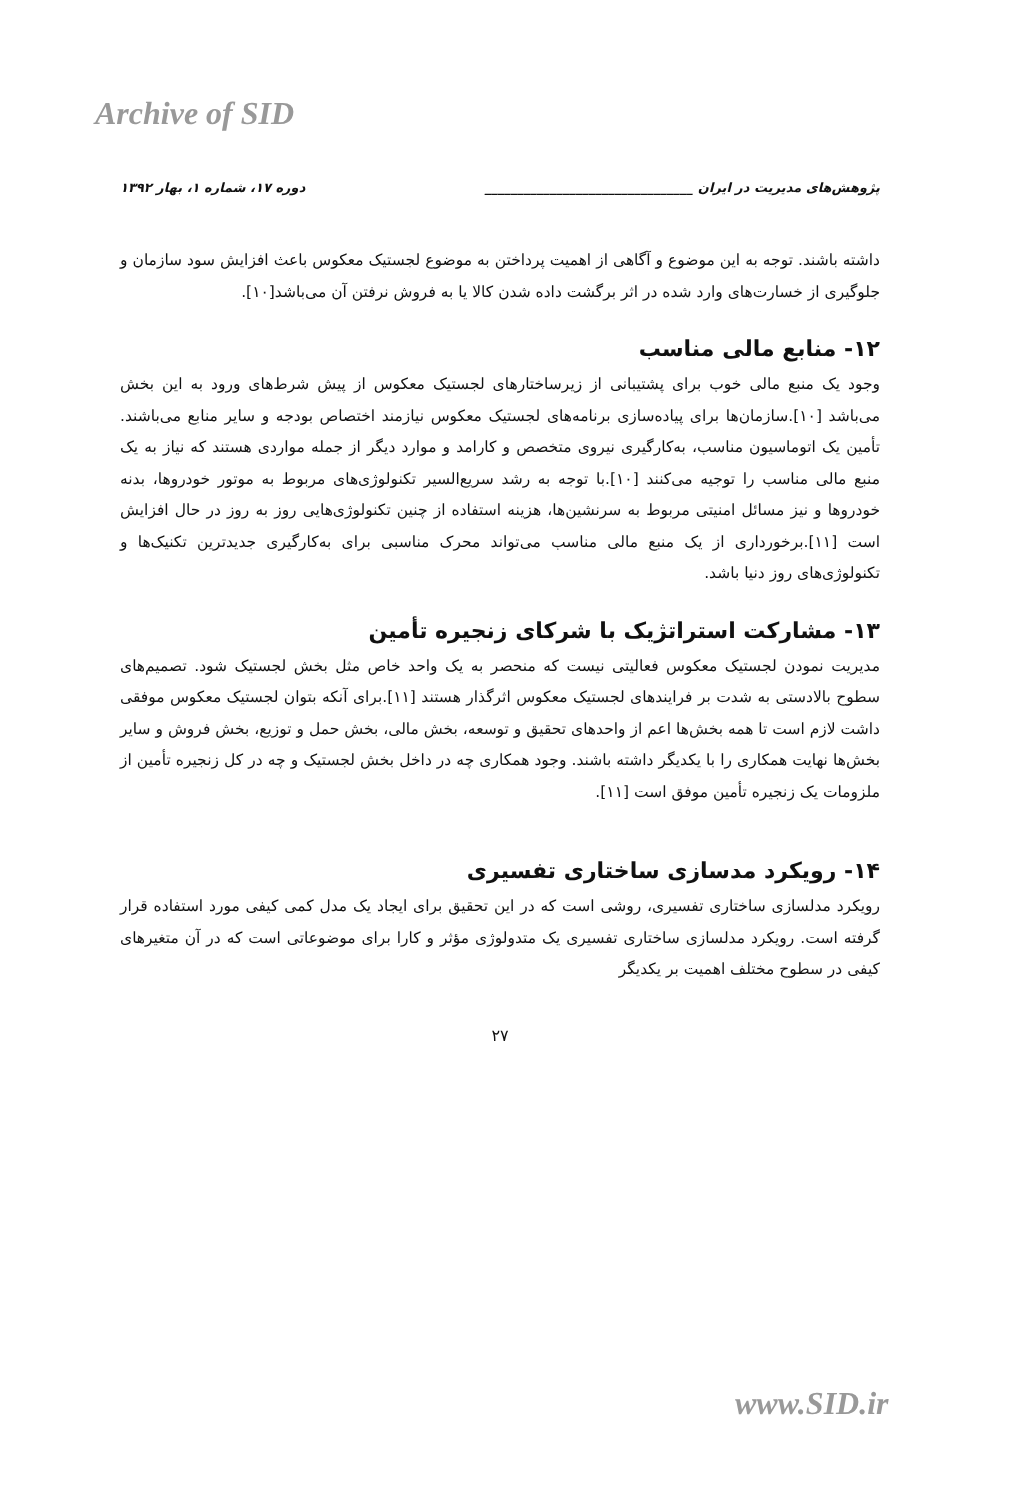Archive of SID
پژوهش‌های مدیریت در ایران ________________________________ دوره ۱۷، شماره ۱، بهار ۱۳۹۲
داشته باشند. توجه به این موضوع و آگاهی از اهمیت پرداختن به موضوع لجستیک معکوس باعث افزایش سود سازمان و جلوگیری از خسارت‌های وارد شده در اثر برگشت داده شدن کالا یا به فروش نرفتن آن می‌باشد[۱۰].
۱۲- منابع مالی مناسب
وجود یک منبع مالی خوب برای پشتیبانی از زیرساختارهای لجستیک معکوس از پیش شرط‌های ورود به این بخش می‌باشد [۱۰].سازمان‌ها برای پیاده‌سازی برنامه‌های لجستیک معکوس نیازمند اختصاص بودجه و سایر منابع می‌باشند. تأمین یک اتوماسیون مناسب، به‌کارگیری نیروی متخصص و کارامد و موارد دیگر از جمله مواردی هستند که نیاز به یک منبع مالی مناسب را توجیه می‌کنند [۱۰].با توجه به رشد سریع‌السیر تکنولوژی‌های مربوط به موتور خودروها، بدنه خودروها و نیز مسائل امنیتی مربوط به سرنشین‌ها، هزینه استفاده از چنین تکنولوژی‌هایی روز به روز در حال افزایش است [۱۱].برخورداری از یک منبع مالی مناسب می‌تواند محرک مناسبی برای به‌کارگیری جدیدترین تکنیک‌ها و تکنولوژی‌های روز دنیا باشد.
۱۳- مشارکت استراتژیک با شرکای زنجیره تأمین
مدیریت نمودن لجستیک معکوس فعالیتی نیست که منحصر به یک واحد خاص مثل بخش لجستیک شود. تصمیم‌های سطوح بالادستی به شدت بر فرایندهای لجستیک معکوس اثرگذار هستند [۱۱].برای آنکه بتوان لجستیک معکوس موفقی داشت لازم است تا همه بخش‌ها اعم از واحدهای تحقیق و توسعه، بخش مالی، بخش حمل و توزیع، بخش فروش و سایر بخش‌ها نهایت همکاری را با یکدیگر داشته باشند. وجود همکاری چه در داخل بخش لجستیک و چه در کل زنجیره تأمین از ملزومات یک زنجیره تأمین موفق است [۱۱].
۱۴- رویکرد مدسازی ساختاری تفسیری
رویکرد مدلسازی ساختاری تفسیری، روشی است که در این تحقیق برای ایجاد یک مدل کمی کیفی مورد استفاده قرار گرفته است. رویکرد مدلسازی ساختاری تفسیری یک متدولوژی مؤثر و کارا برای موضوعاتی است که در آن متغیرهای کیفی در سطوح مختلف اهمیت بر یکدیگر
۲۷
www.SID.ir